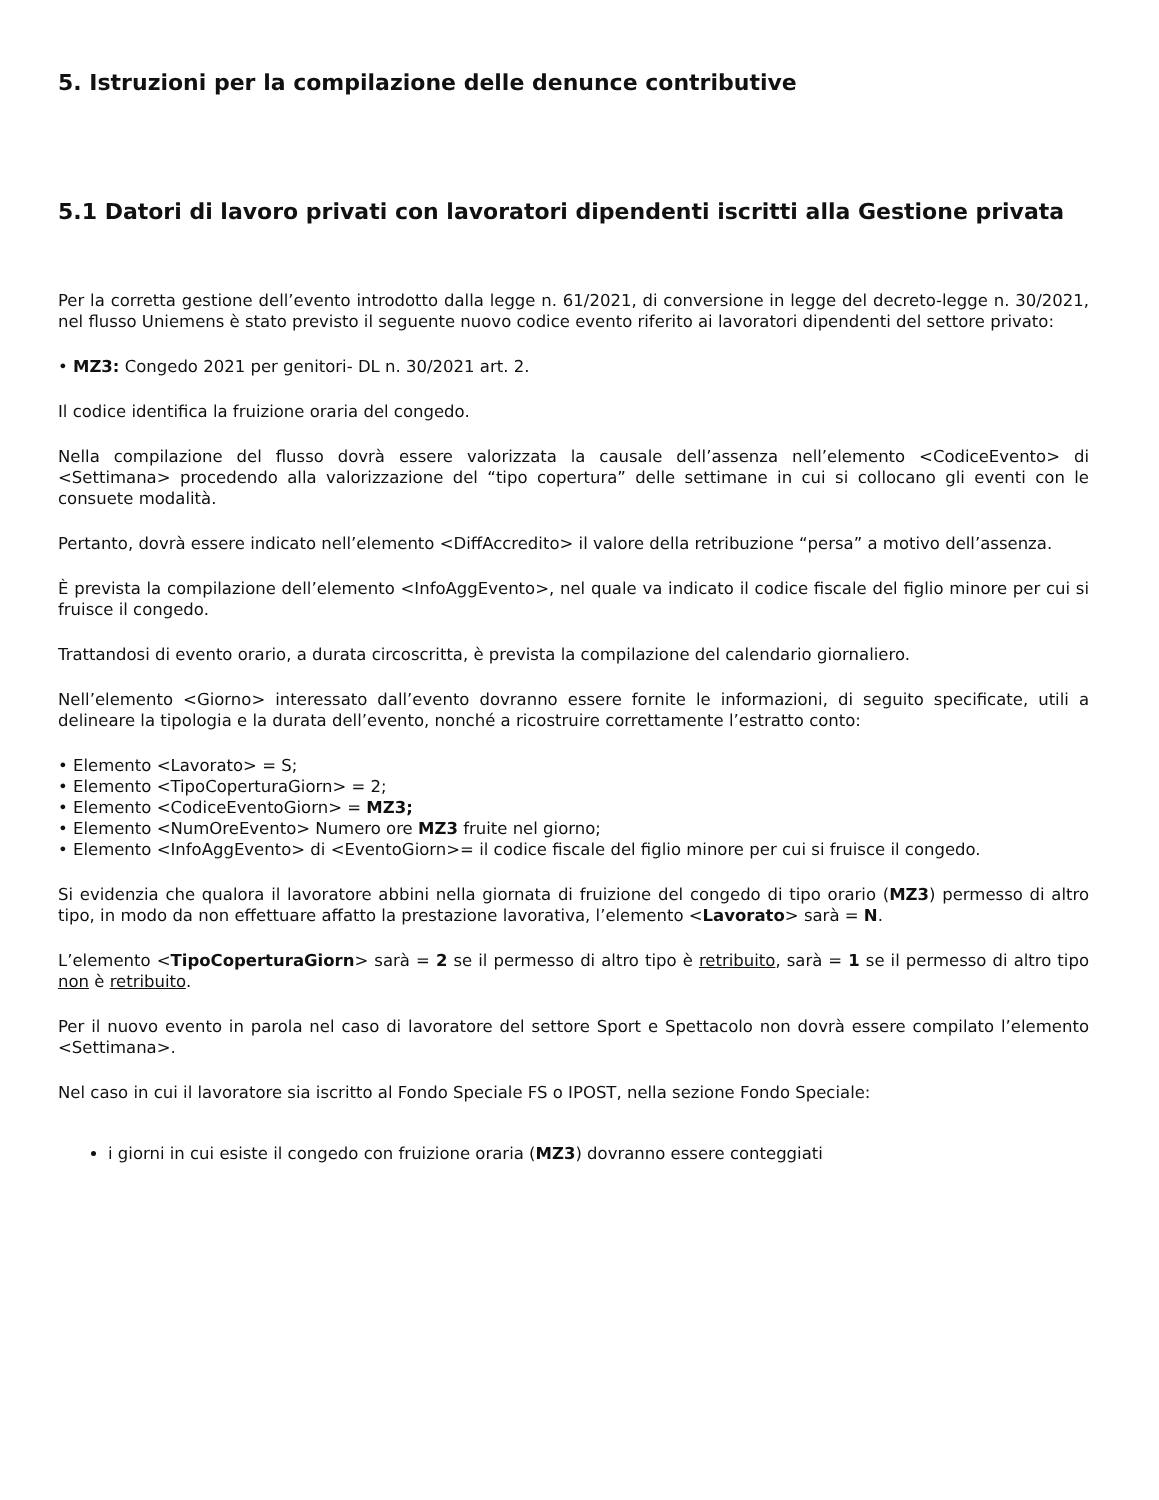5. Istruzioni per la compilazione delle denunce contributive
5.1 Datori di lavoro privati con lavoratori dipendenti iscritti alla Gestione privata
Per la corretta gestione dell’evento introdotto dalla legge n. 61/2021, di conversione in legge del decreto-legge n. 30/2021, nel flusso Uniemens è stato previsto il seguente nuovo codice evento riferito ai lavoratori dipendenti del settore privato:
• MZ3: Congedo 2021 per genitori- DL n. 30/2021 art. 2.
Il codice identifica la fruizione oraria del congedo.
Nella compilazione del flusso dovrà essere valorizzata la causale dell’assenza nell’elemento <CodiceEvento> di <Settimana> procedendo alla valorizzazione del “tipo copertura” delle settimane in cui si collocano gli eventi con le consuete modalità.
Pertanto, dovrà essere indicato nell’elemento <DiffAccredito> il valore della retribuzione “persa” a motivo dell’assenza.
È prevista la compilazione dell’elemento <InfoAggEvento>, nel quale va indicato il codice fiscale del figlio minore per cui si fruisce il congedo.
Trattandosi di evento orario, a durata circoscritta, è prevista la compilazione del calendario giornaliero.
Nell’elemento <Giorno> interessato dall’evento dovranno essere fornite le informazioni, di seguito specificate, utili a delineare la tipologia e la durata dell’evento, nonché a ricostruire correttamente l’estratto conto:
• Elemento <Lavorato> = S;
• Elemento <TipoCoperturaGiorn> = 2;
• Elemento <CodiceEventoGiorn> = MZ3;
• Elemento <NumOreEvento> Numero ore MZ3 fruite nel giorno;
• Elemento <InfoAggEvento> di <EventoGiorn>= il codice fiscale del figlio minore per cui si fruisce il congedo.
Si evidenzia che qualora il lavoratore abbini nella giornata di fruizione del congedo di tipo orario (MZ3) permesso di altro tipo, in modo da non effettuare affatto la prestazione lavorativa, l’elemento <Lavorato> sarà = N.
L’elemento <TipoCoperturaGiorn> sarà = 2 se il permesso di altro tipo è retribuito, sarà = 1 se il permesso di altro tipo non è retribuito.
Per il nuovo evento in parola nel caso di lavoratore del settore Sport e Spettacolo non dovrà essere compilato l’elemento <Settimana>.
Nel caso in cui il lavoratore sia iscritto al Fondo Speciale FS o IPOST, nella sezione Fondo Speciale:
i giorni in cui esiste il congedo con fruizione oraria (MZ3) dovranno essere conteggiati